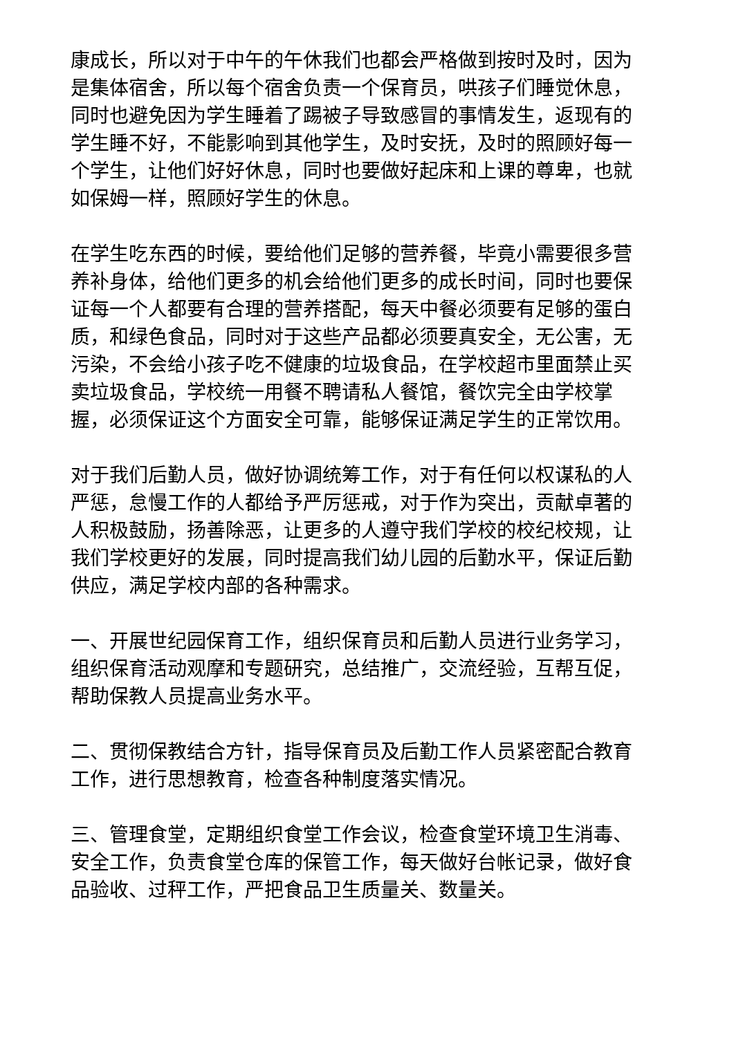康成长，所以对于中午的午休我们也都会严格做到按时及时，因为是集体宿舍，所以每个宿舍负责一个保育员，哄孩子们睡觉休息，同时也避免因为学生睡着了踢被子导致感冒的事情发生，返现有的学生睡不好，不能影响到其他学生，及时安抚，及时的照顾好每一个学生，让他们好好休息，同时也要做好起床和上课的尊卑，也就如保姆一样，照顾好学生的休息。
在学生吃东西的时候，要给他们足够的营养餐，毕竟小需要很多营养补身体，给他们更多的机会给他们更多的成长时间，同时也要保证每一个人都要有合理的营养搭配，每天中餐必须要有足够的蛋白质，和绿色食品，同时对于这些产品都必须要真安全，无公害，无污染，不会给小孩子吃不健康的垃圾食品，在学校超市里面禁止买卖垃圾食品，学校统一用餐不聘请私人餐馆，餐饮完全由学校掌握，必须保证这个方面安全可靠，能够保证满足学生的正常饮用。
对于我们后勤人员，做好协调统筹工作，对于有任何以权谋私的人严惩，怠慢工作的人都给予严厉惩戒，对于作为突出，贡献卓著的人积极鼓励，扬善除恶，让更多的人遵守我们学校的校纪校规，让我们学校更好的发展，同时提高我们幼儿园的后勤水平，保证后勤供应，满足学校内部的各种需求。
一、开展世纪园保育工作，组织保育员和后勤人员进行业务学习，组织保育活动观摩和专题研究，总结推广，交流经验，互帮互促，帮助保教人员提高业务水平。
二、贯彻保教结合方针，指导保育员及后勤工作人员紧密配合教育工作，进行思想教育，检查各种制度落实情况。
三、管理食堂，定期组织食堂工作会议，检查食堂环境卫生消毒、安全工作，负责食堂仓库的保管工作，每天做好台帐记录，做好食品验收、过秤工作，严把食品卫生质量关、数量关。